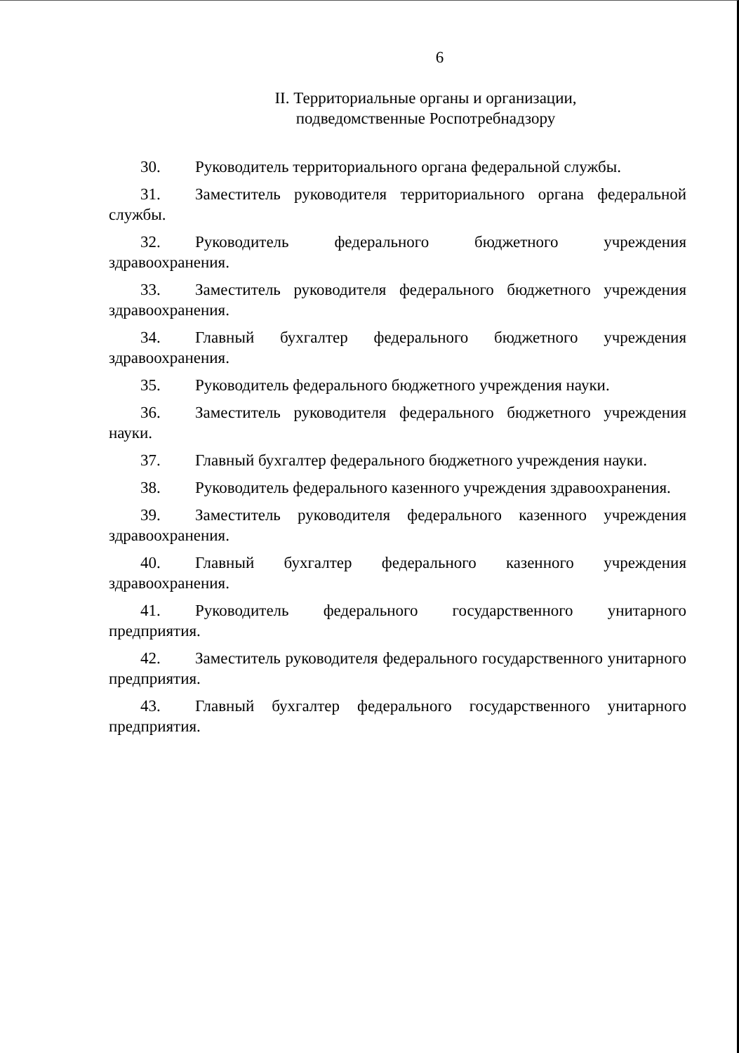6
II. Территориальные органы и организации,
подведомственные Роспотребнадзору
30. Руководитель территориального органа федеральной службы.
31. Заместитель руководителя территориального органа федеральной службы.
32. Руководитель федерального бюджетного учреждения здравоохранения.
33. Заместитель руководителя федерального бюджетного учреждения здравоохранения.
34. Главный бухгалтер федерального бюджетного учреждения здравоохранения.
35. Руководитель федерального бюджетного учреждения науки.
36. Заместитель руководителя федерального бюджетного учреждения науки.
37. Главный бухгалтер федерального бюджетного учреждения науки.
38. Руководитель федерального казенного учреждения здравоохранения.
39. Заместитель руководителя федерального казенного учреждения здравоохранения.
40. Главный бухгалтер федерального казенного учреждения здравоохранения.
41. Руководитель федерального государственного унитарного предприятия.
42. Заместитель руководителя федерального государственного унитарного предприятия.
43. Главный бухгалтер федерального государственного унитарного предприятия.